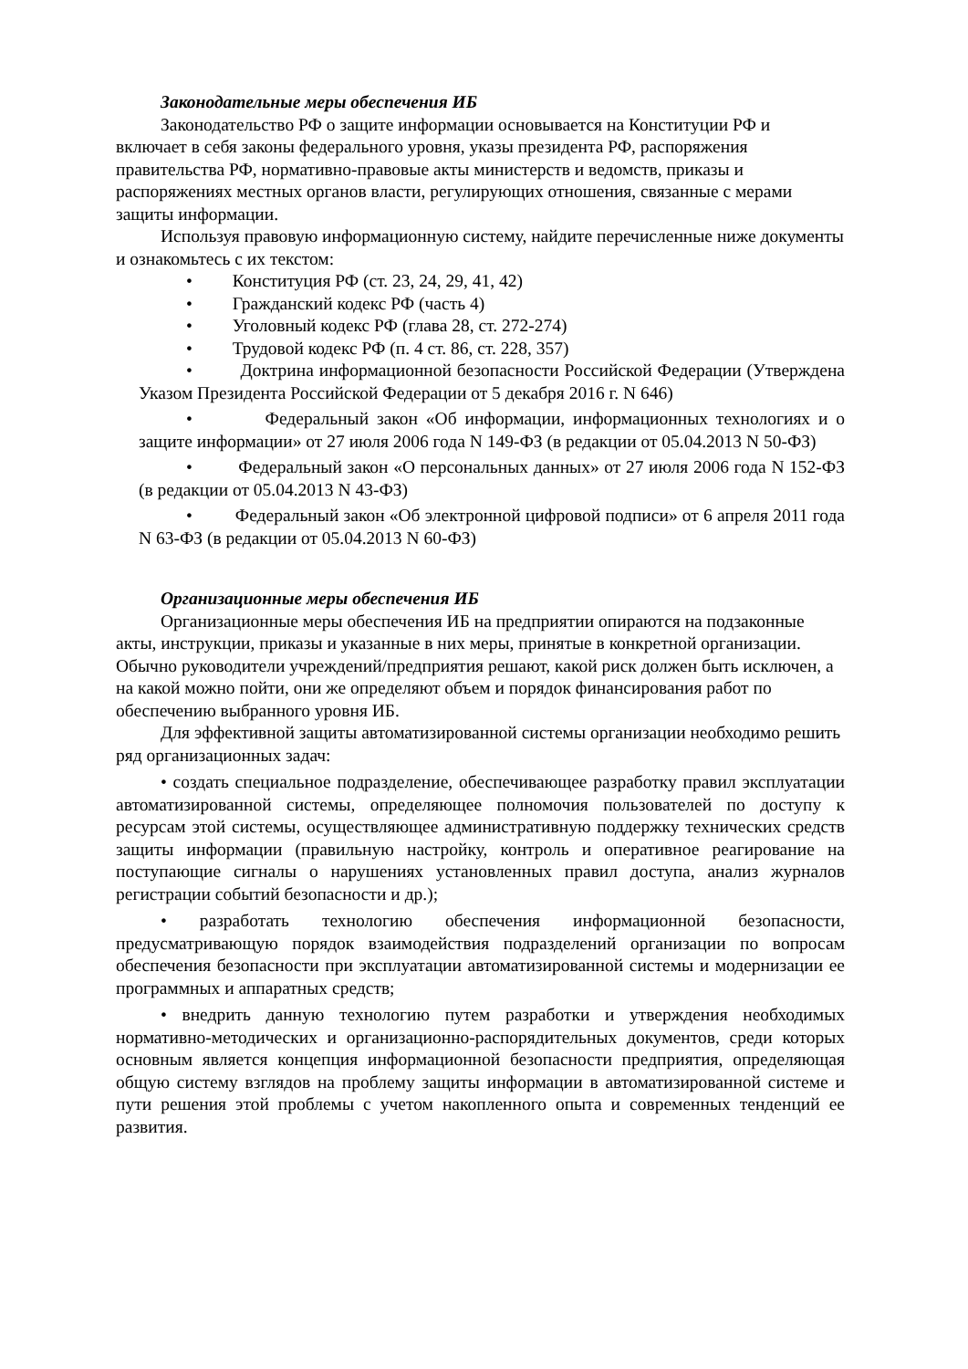Законодательные меры обеспечения ИБ
Законодательство РФ о защите информации основывается на Конституции РФ и включает в себя законы федерального уровня, указы президента РФ, распоряжения правительства РФ, нормативно-правовые акты министерств и ведомств, приказы и распоряжениях местных органов власти, регулирующих отношения, связанные с мерами защиты информации.
Используя правовую информационную систему, найдите перечисленные ниже документы и ознакомьтесь с их текстом:
• Конституция РФ (ст. 23, 24, 29, 41, 42)
• Гражданский кодекс РФ (часть 4)
• Уголовный кодекс РФ (глава 28, ст. 272-274)
• Трудовой кодекс РФ (п. 4 ст. 86, ст. 228, 357)
• Доктрина информационной безопасности Российской Федерации (Утверждена Указом Президента Российской Федерации от 5 декабря 2016 г. N 646)
• Федеральный закон «Об информации, информационных технологиях и о защите информации» от 27 июля 2006 года N 149-ФЗ (в редакции от 05.04.2013 N 50-ФЗ)
• Федеральный закон «О персональных данных» от 27 июля 2006 года N 152-ФЗ (в редакции от 05.04.2013 N 43-ФЗ)
• Федеральный закон «Об электронной цифровой подписи» от 6 апреля 2011 года N 63-ФЗ (в редакции от 05.04.2013 N 60-ФЗ)
Организационные меры обеспечения ИБ
Организационные меры обеспечения ИБ на предприятии опираются на подзаконные акты, инструкции, приказы и указанные в них меры, принятые в конкретной организации. Обычно руководители учреждений/предприятия решают, какой риск должен быть исключен, а на какой можно пойти, они же определяют объем и порядок финансирования работ по обеспечению выбранного уровня ИБ.
Для эффективной защиты автоматизированной системы организации необходимо решить ряд организационных задач:
• создать специальное подразделение, обеспечивающее разработку правил эксплуатации автоматизированной системы, определяющее полномочия пользователей по доступу к ресурсам этой системы, осуществляющее административную поддержку технических средств защиты информации (правильную настройку, контроль и оперативное реагирование на поступающие сигналы о нарушениях установленных правил доступа, анализ журналов регистрации событий безопасности и др.);
• разработать технологию обеспечения информационной безопасности, предусматривающую порядок взаимодействия подразделений организации по вопросам обеспечения безопасности при эксплуатации автоматизированной системы и модернизации ее программных и аппаратных средств;
• внедрить данную технологию путем разработки и утверждения необходимых нормативно-методических и организационно-распорядительных документов, среди которых основным является концепция информационной безопасности предприятия, определяющая общую систему взглядов на проблему защиты информации в автоматизированной системе и пути решения этой проблемы с учетом накопленного опыта и современных тенденций ее развития.